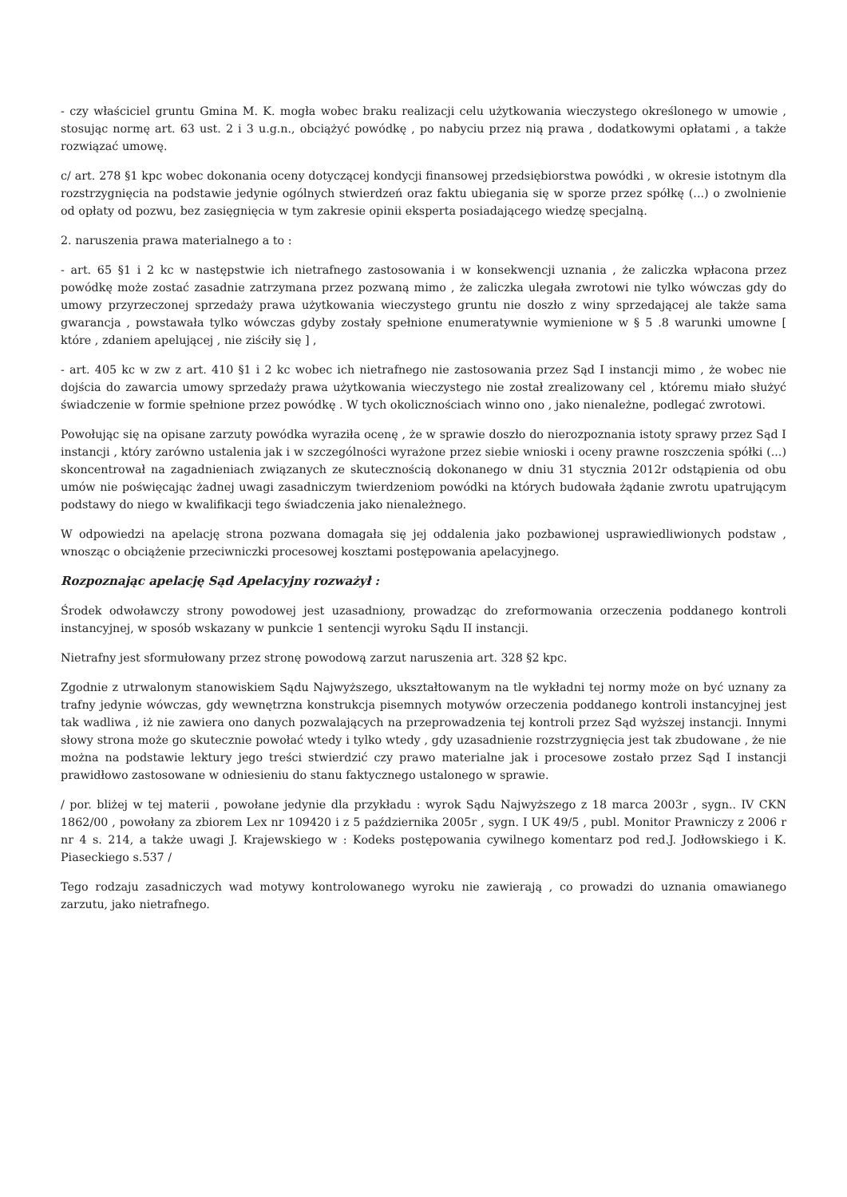- czy właściciel gruntu Gmina M. K. mogła wobec braku realizacji celu użytkowania wieczystego określonego w umowie , stosując normę art. 63 ust. 2 i 3 u.g.n., obciążyć powódkę , po nabyciu przez nią prawa , dodatkowymi opłatami , a także rozwiązać umowę.
c/ art. 278 §1 kpc wobec dokonania oceny dotyczącej kondycji finansowej przedsiębiorstwa powódki , w okresie istotnym dla rozstrzygnięcia na podstawie jedynie ogólnych stwierdzeń oraz faktu ubiegania się w sporze przez spółkę (...) o zwolnienie od opłaty od pozwu, bez zasięgnięcia w tym zakresie opinii eksperta posiadającego wiedzę specjalną.
2. naruszenia prawa materialnego a to :
- art. 65 §1 i 2 kc w następstwie ich nietrafnego zastosowania i w konsekwencji uznania , że zaliczka wpłacona przez powódkę może zostać zasadnie zatrzymana przez pozwaną mimo , że zaliczka ulegała zwrotowi nie tylko wówczas gdy do umowy przyrzeczonej sprzedaży prawa użytkowania wieczystego gruntu nie doszło z winy sprzedającej ale także sama gwarancja , powstawała tylko wówczas gdyby zostały spełnione enumeratywnie wymienione w § 5 .8 warunki umowne [ które , zdaniem apelującej , nie ziściły się ] ,
- art. 405 kc w zw z art. 410 §1 i 2 kc wobec ich nietrafnego nie zastosowania przez Sąd I instancji mimo , że wobec nie dojścia do zawarcia umowy sprzedaży prawa użytkowania wieczystego nie został zrealizowany cel , któremu miało służyć świadczenie w formie spełnione przez powódkę . W tych okolicznościach winno ono , jako nienależne, podlegać zwrotowi.
Powołując się na opisane zarzuty powódka wyraziła ocenę , że w sprawie doszło do nierozpoznania istoty sprawy przez Sąd I instancji , który zarówno ustalenia jak i w szczególności wyrażone przez siebie wnioski i oceny prawne roszczenia spółki (...) skoncentrował na zagadnieniach związanych ze skutecznością dokonanego w dniu 31 stycznia 2012r odstąpienia od obu umów nie poświęcając żadnej uwagi zasadniczym twierdzeniom powódki na których budowała żądanie zwrotu upatrującym podstawy do niego w kwalifikacji tego świadczenia jako nienależnego.
W odpowiedzi na apelację strona pozwana domagała się jej oddalenia jako pozbawionej usprawiedliwionych podstaw , wnosząc o obciążenie przeciwniczki procesowej kosztami postępowania apelacyjnego.
Rozpoznając apelację Sąd Apelacyjny rozważył :
Środek odwoławczy strony powodowej jest uzasadniony, prowadząc do zreformowania orzeczenia poddanego kontroli instancyjnej, w sposób wskazany w punkcie 1 sentencji wyroku Sądu II instancji.
Nietrafny jest sformułowany przez stronę powodową zarzut naruszenia art. 328 §2 kpc.
Zgodnie z utrwalonym stanowiskiem Sądu Najwyższego, ukształtowanym na tle wykładni tej normy może on być uznany za trafny jedynie wówczas, gdy wewnętrzna konstrukcja pisemnych motywów orzeczenia poddanego kontroli instancyjnej jest tak wadliwa , iż nie zawiera ono danych pozwalających na przeprowadzenia tej kontroli przez Sąd wyższej instancji. Innymi słowy strona może go skutecznie powołać wtedy i tylko wtedy , gdy uzasadnienie rozstrzygnięcia jest tak zbudowane , że nie można na podstawie lektury jego treści stwierdzić czy prawo materialne jak i procesowe zostało przez Sąd I instancji prawidłowo zastosowane w odniesieniu do stanu faktycznego ustalonego w sprawie.
/ por. bliżej w tej materii , powołane jedynie dla przykładu : wyrok Sądu Najwyższego z 18 marca 2003r , sygn.. IV CKN 1862/00 , powołany za zbiorem Lex nr 109420 i z 5 października 2005r , sygn. I UK 49/5 , publ. Monitor Prawniczy z 2006 r nr 4 s. 214, a także uwagi J. Krajewskiego w : Kodeks postępowania cywilnego komentarz pod red.J. Jodłowskiego i K. Piaseckiego s.537 /
Tego rodzaju zasadniczych wad motywy kontrolowanego wyroku nie zawierają , co prowadzi do uznania omawianego zarzutu, jako nietrafnego.